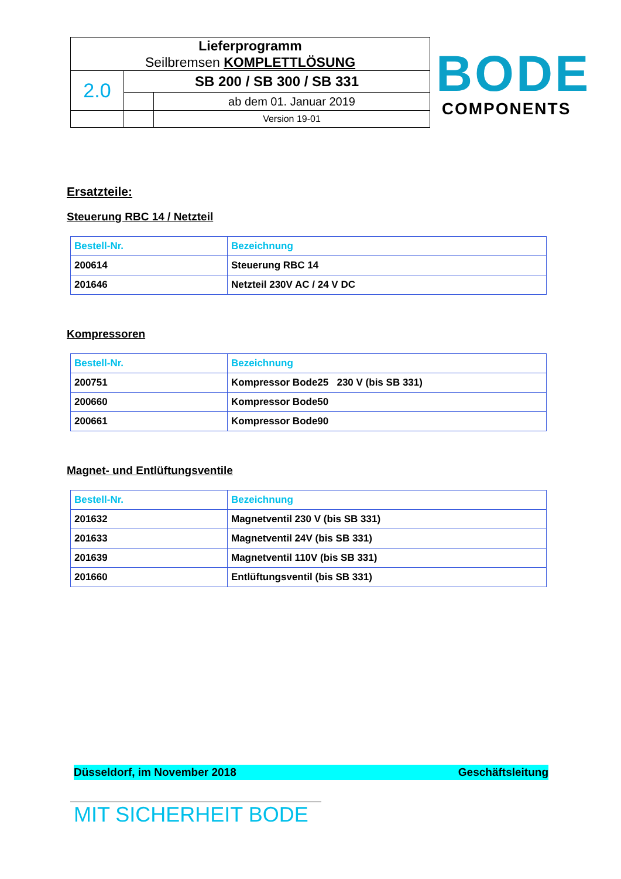| Lieferprogramm Seilbremsen KOMPLETTLÖSUNG | | |
| 2.0 | SB 200 / SB 300 / SB 331 | |
| | | ab dem 01. Januar 2019 |
| | | Version 19-01 |
BODE
COMPONENTS
Ersatzteile:
Steuerung RBC 14 / Netzteil
| Bestell-Nr. | Bezeichnung |
| --- | --- |
| 200614 | Steuerung RBC 14 |
| 201646 | Netzteil 230V AC / 24 V DC |
Kompressoren
| Bestell-Nr. | Bezeichnung |
| --- | --- |
| 200751 | Kompressor Bode25 230 V (bis SB 331) |
| 200660 | Kompressor Bode50 |
| 200661 | Kompressor Bode90 |
Magnet- und Entlüftungsventile
| Bestell-Nr. | Bezeichnung |
| --- | --- |
| 201632 | Magnetventil 230 V (bis SB 331) |
| 201633 | Magnetventil 24V (bis SB 331) |
| 201639 | Magnetventil 110V (bis SB 331) |
| 201660 | Entlüftungsventil (bis SB 331) |
Düsseldorf, im November 2018 Geschäftsleitung
MIT SICHERHEIT BODE